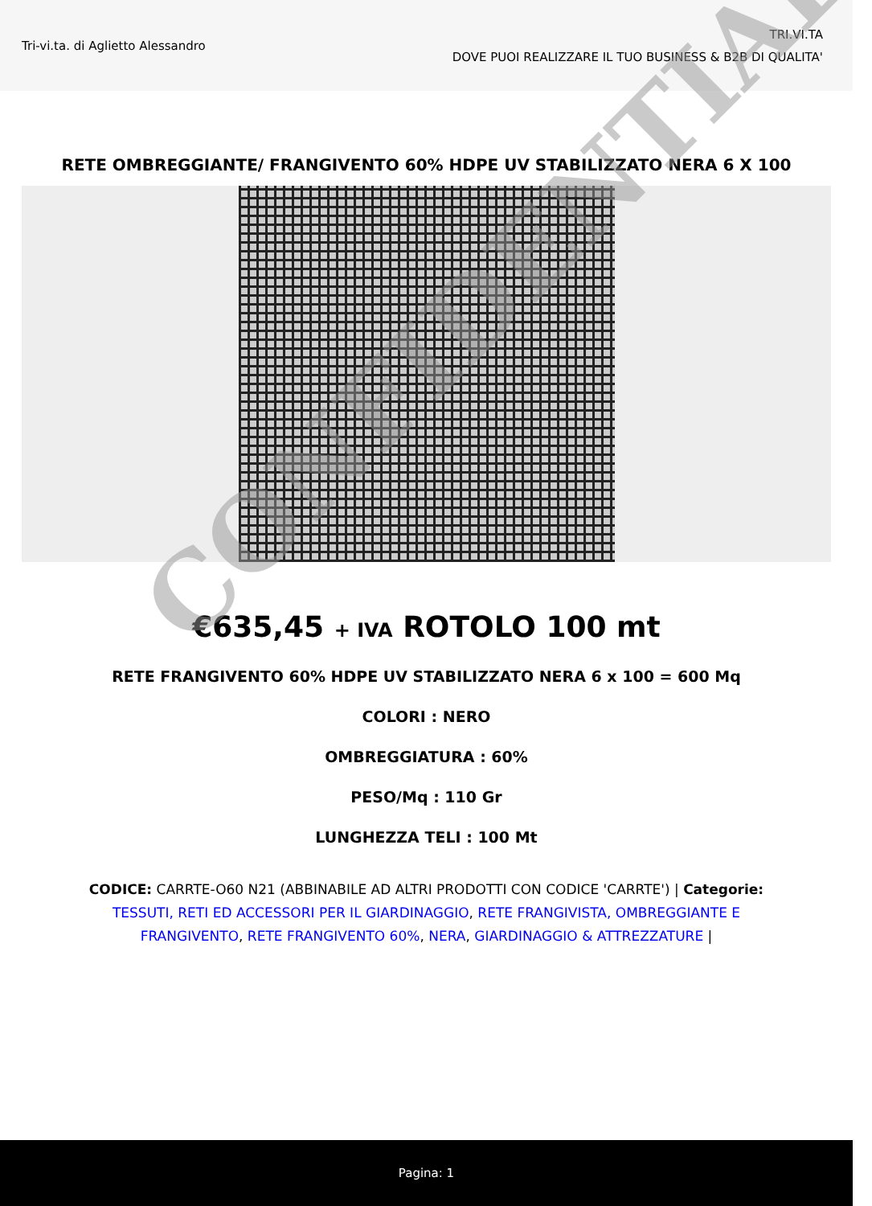Tri-vi.ta. di Aglietto Alessandro
TRI.VI.TA
DOVE PUOI REALIZZARE IL TUO BUSINESS & B2B DI QUALITA'
RETE OMBREGGIANTE/ FRANGIVENTO 60% HDPE UV STABILIZZATO NERA 6 X 100
€635,45 + IVA ROTOLO 100 mt
RETE FRANGIVENTO 60% HDPE UV STABILIZZATO NERA 6 x 100 = 600 Mq
COLORI : NERO
OMBREGGIATURA : 60%
PESO/Mq : 110 Gr
LUNGHEZZA TELI : 100 Mt
CODICE: CARRTE-O60 N21 (ABBINABILE AD ALTRI PRODOTTI CON CODICE 'CARRTE') | Categorie: TESSUTI, RETI ED ACCESSORI PER IL GIARDINAGGIO, RETE FRANGIVISTA, OMBREGGIANTE E FRANGIVENTO, RETE FRANGIVENTO 60%, NERA, GIARDINAGGIO & ATTREZZATURE |
CONFIDENTIAL
Pagina: 1